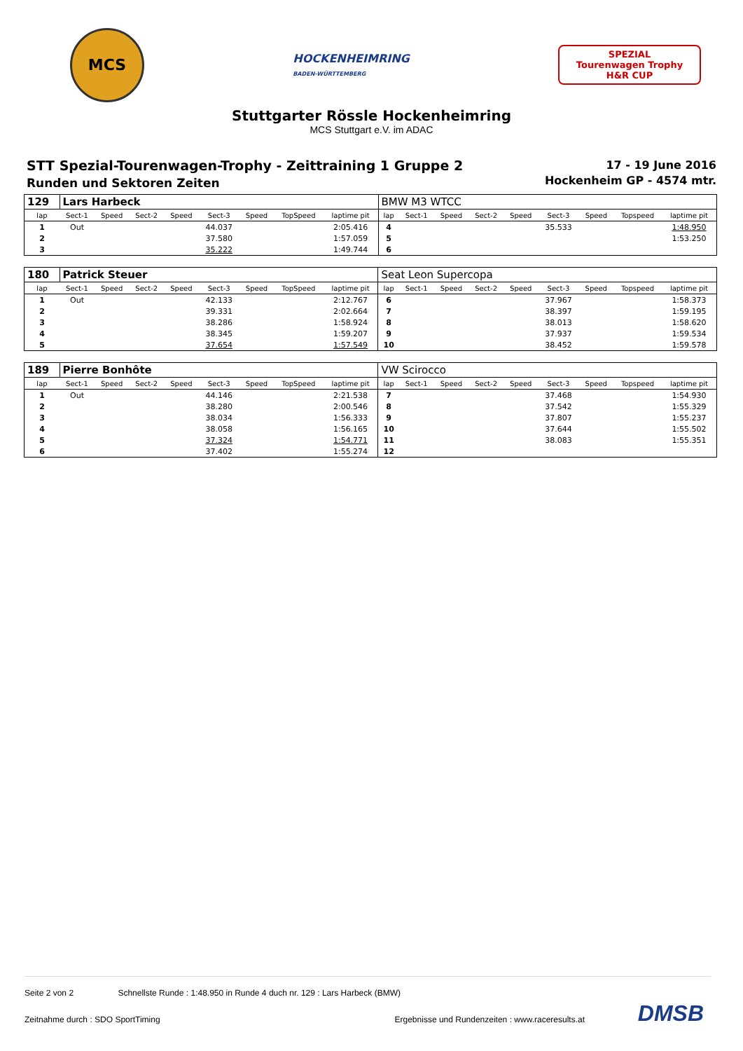MCS
HOCKENHEIMRING
BADEN-WÜRTTEMBERG
SPEZIAL
Tourenwagen Trophy
H&R CUP
Stuttgarter Rössle Hockenheimring
MCS Stuttgart e.V. im ADAC
STT Spezial-Tourenwagen-Trophy - Zeittraining 1 Gruppe 2
Runden und Sektoren Zeiten
17 - 19 June 2016
Hockenheim GP - 4574 mtr.
| 129 | Lars Harbeck | | | | | | | | BMW M3 WTCC | | | | | | | | |
| lap | Sect-1 | Speed | Sect-2 | Speed | Sect-3 | Speed | TopSpeed | laptime pit | lap | Sect-1 | Speed | Sect-2 | Speed | Sect-3 | Speed | Topspeed | laptime pit |
| 1 | Out | | | | 44.037 | | | 2:05.416 | 4 | | | | | 35.533 | | | 1:48.950 |
| 2 | | | | | 37.580 | | | 1:57.059 | 5 | | | | | | | | 1:53.250 |
| 3 | | | | | 35.222 | | | 1:49.744 | 6 | | | | | | | | |
| 180 | Patrick Steuer | | | | | | | | Seat Leon Supercopa | | | | | | | | |
| lap | Sect-1 | Speed | Sect-2 | Speed | Sect-3 | Speed | TopSpeed | laptime pit | lap | Sect-1 | Speed | Sect-2 | Speed | Sect-3 | Speed | Topspeed | laptime pit |
| 1 | Out | | | | 42.133 | | | 2:12.767 | 6 | | | | | 37.967 | | | 1:58.373 |
| 2 | | | | | 39.331 | | | 2:02.664 | 7 | | | | | 38.397 | | | 1:59.195 |
| 3 | | | | | 38.286 | | | 1:58.924 | 8 | | | | | 38.013 | | | 1:58.620 |
| 4 | | | | | 38.345 | | | 1:59.207 | 9 | | | | | 37.937 | | | 1:59.534 |
| 5 | | | | | 37.654 | | | 1:57.549 | 10 | | | | | 38.452 | | | 1:59.578 |
| 189 | Pierre Bonhôte | | | | | | | | VW Scirocco | | | | | | | | |
| lap | Sect-1 | Speed | Sect-2 | Speed | Sect-3 | Speed | TopSpeed | laptime pit | lap | Sect-1 | Speed | Sect-2 | Speed | Sect-3 | Speed | Topspeed | laptime pit |
| 1 | Out | | | | 44.146 | | | 2:21.538 | 7 | | | | | 37.468 | | | 1:54.930 |
| 2 | | | | | 38.280 | | | 2:00.546 | 8 | | | | | 37.542 | | | 1:55.329 |
| 3 | | | | | 38.034 | | | 1:56.333 | 9 | | | | | 37.807 | | | 1:55.237 |
| 4 | | | | | 38.058 | | | 1:56.165 | 10 | | | | | 37.644 | | | 1:55.502 |
| 5 | | | | | 37.324 | | | 1:54.771 | 11 | | | | | 38.083 | | | 1:55.351 |
| 6 | | | | | 37.402 | | | 1:55.274 | 12 | | | | | | | | |
Seite 2 von 2 Schnellste Runde : 1:48.950 in Runde 4 duch nr. 129 : Lars Harbeck (BMW)
Zeitnahme durch : SDO SportTiming Ergebnisse und Rundenzeiten : www.raceresults.at
DMSB